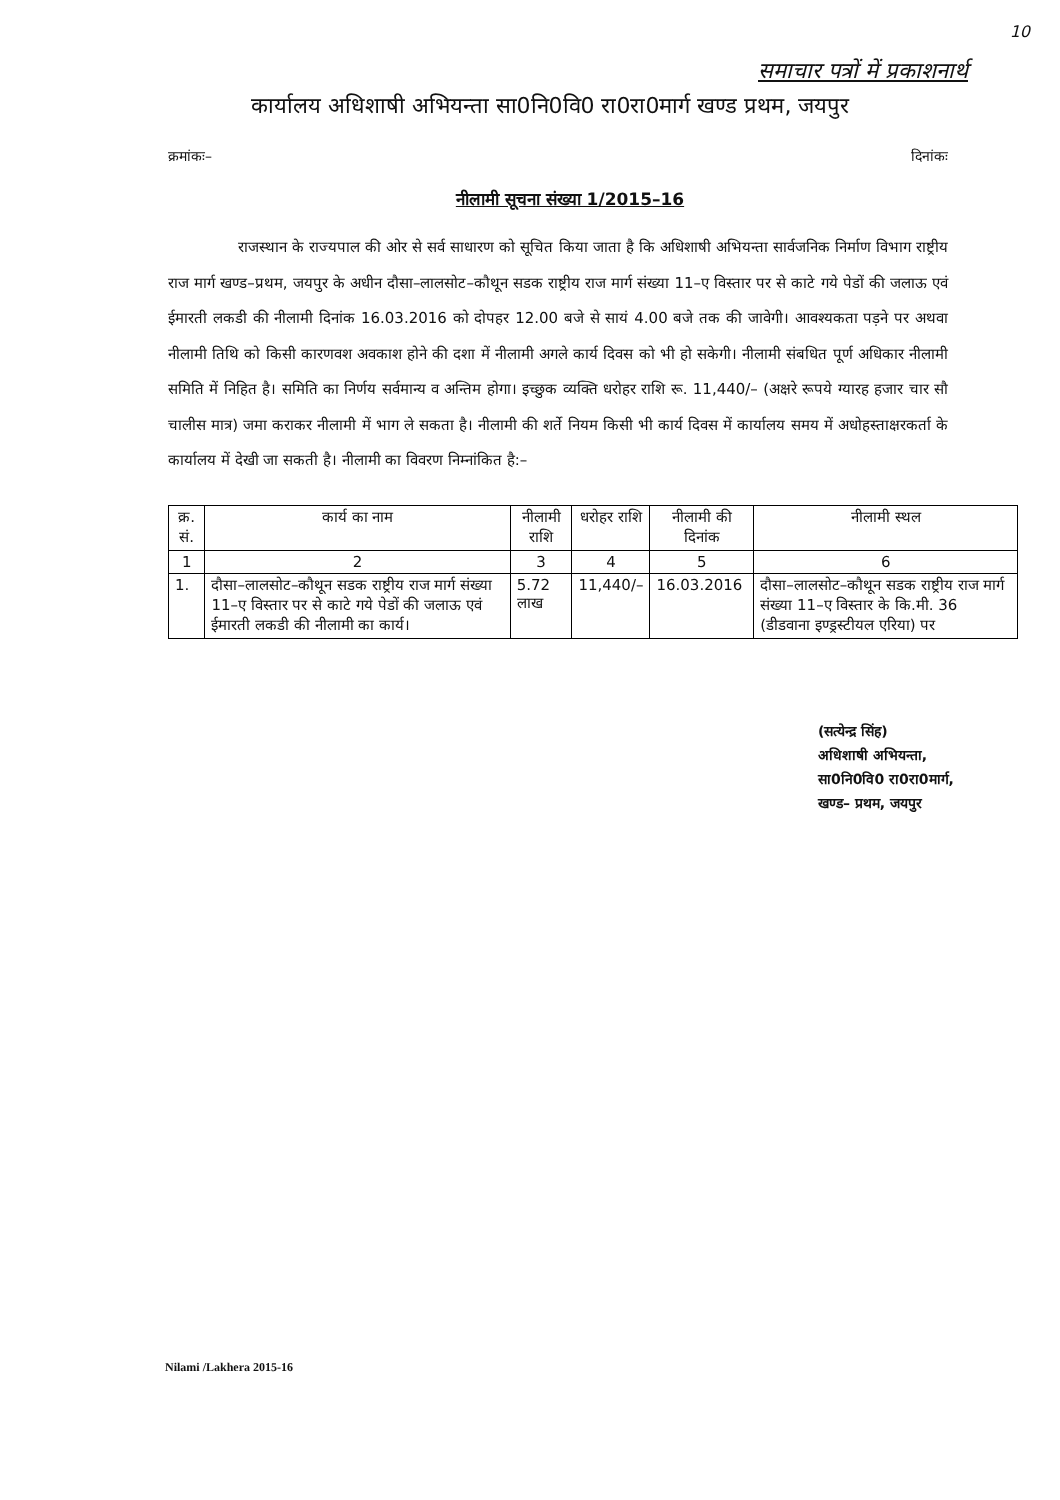10
समाचार पत्रों में प्रकाशनार्थ
कार्यालय अधिशाषी अभियन्ता सा0नि0वि0 रा0रा0मार्ग खण्ड प्रथम, जयपुर
क्रमांकः– दिनांकः
नीलामी सूचना संख्या 1/2015–16
राजस्थान के राज्यपाल की ओर से सर्व साधारण को सूचित किया जाता है कि अधिशाषी अभियन्ता सार्वजनिक निर्माण विभाग राष्ट्रीय राज मार्ग खण्ड–प्रथम, जयपुर के अधीन दौसा–लालसोट–कौथून सडक राष्ट्रीय राज मार्ग संख्या 11–ए विस्तार पर से काटे गये पेडों की जलाऊ एवं ईमारती लकडी की नीलामी दिनांक 16.03.2016 को दोपहर 12.00 बजे से सायं 4.00 बजे तक की जावेगी। आवश्यकता पड़ने पर अथवा नीलामी तिथि को किसी कारणवश अवकाश होने की दशा में नीलामी अगले कार्य दिवस को भी हो सकेगी। नीलामी संबधित पूर्ण अधिकार नीलामी समिति में निहित है। समिति का निर्णय सर्वमान्य व अन्तिम होगा। इच्छुक व्यक्ति धरोहर राशि रू. 11,440/– (अक्षरे रूपये ग्यारह हजार चार सौ चालीस मात्र) जमा कराकर नीलामी में भाग ले सकता है। नीलामी की शर्ते नियम किसी भी कार्य दिवस में कार्यालय समय में अधोहस्ताक्षरकर्ता के कार्यालय में देखी जा सकती है। नीलामी का विवरण निम्नांकित है:–
| क्र. सं. | कार्य का नाम | नीलामी राशि | धरोहर राशि | नीलामी की दिनांक | नीलामी स्थल |
| --- | --- | --- | --- | --- | --- |
| 1 | 2 | 3 | 4 | 5 | 6 |
| 1. | दौसा–लालसोट–कौथून सडक राष्ट्रीय राज मार्ग संख्या 11–ए विस्तार पर से काटे गये पेडों की जलाऊ एवं ईमारती लकडी की नीलामी का कार्य। | 5.72 लाख | 11,440/– | 16.03.2016 | दौसा–लालसोट–कौथून सडक राष्ट्रीय राज मार्ग संख्या 11–ए विस्तार के कि.मी. 36 (डीडवाना इण्ड्रस्टीयल एरिया) पर |
(सत्येन्द्र सिंह)
अधिशाषी अभियन्ता,
सा0नि0वि0 रा0रा0मार्ग,
खण्ड– प्रथम, जयपुर
Nilami /Lakhera 2015-16